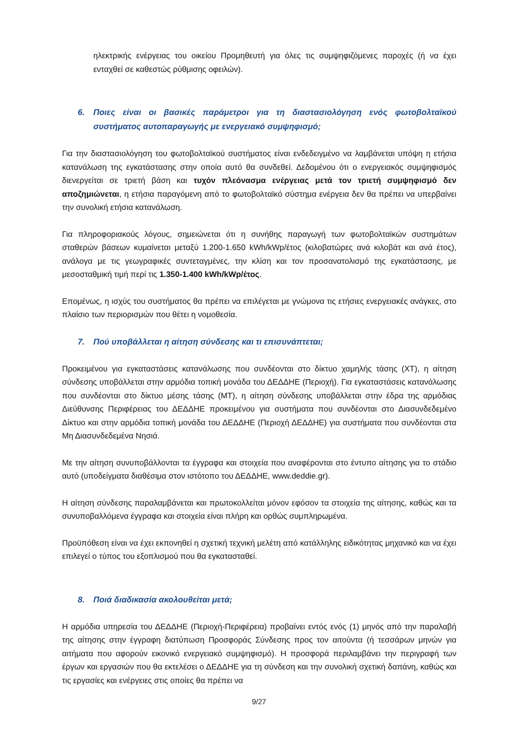ηλεκτρικής ενέργειας του οικείου Προμηθευτή για όλες τις συμψηφιζόμενες παροχές (ή να έχει ενταχθεί σε καθεστώς ρύθμισης οφειλών).
6. Ποιες είναι οι βασικές παράμετροι για τη διαστασιολόγηση ενός φωτοβολταϊκού συστήματος αυτοπαραγωγής με ενεργειακό συμψηφισμό;
Για την διαστασιολόγηση του φωτοβολταϊκού συστήματος είναι ενδεδειγμένο να λαμβάνεται υπόψη η ετήσια κατανάλωση της εγκατάστασης στην οποία αυτό θα συνδεθεί. Δεδομένου ότι ο ενεργειακός συμψηφισμός διενεργείται σε τριετή βάση και τυχόν πλεόνασμα ενέργειας μετά τον τριετή συμψηφισμό δεν αποζημιώνεται, η ετήσια παραγόμενη από το φωτοβολταϊκό σύστημα ενέργεια δεν θα πρέπει να υπερβαίνει την συνολική ετήσια κατανάλωση.
Για πληροφοριακούς λόγους, σημειώνεται ότι η συνήθης παραγωγή των φωτοβολταϊκών συστημάτων σταθερών βάσεων κυμαίνεται μεταξύ 1.200-1.650 kWh/kWp/έτος (κιλοβατώρες ανά κιλοβάτ και ανά έτος), ανάλογα με τις γεωγραφικές συντεταγμένες, την κλίση και τον προσανατολισμό της εγκατάστασης, με μεσοσταθμική τιμή περί τις 1.350-1.400 kWh/kWp/έτος.
Επομένως, η ισχύς του συστήματος θα πρέπει να επιλέγεται με γνώμονα τις ετήσιες ενεργειακές ανάγκες, στο πλαίσιο των περιορισμών που θέτει η νομοθεσία.
7. Πού υποβάλλεται η αίτηση σύνδεσης και τι επισυνάπτεται;
Προκειμένου για εγκαταστάσεις κατανάλωσης που συνδέονται στο δίκτυο χαμηλής τάσης (ΧΤ), η αίτηση σύνδεσης υποβάλλεται στην αρμόδια τοπική μονάδα του ΔΕΔΔΗΕ (Περιοχή). Για εγκαταστάσεις κατανάλωσης που συνδέονται στο δίκτυο μέσης τάσης (ΜΤ), η αίτηση σύνδεσης υποβάλλεται στην έδρα της αρμόδιας Διεύθυνσης Περιφέρειας του ΔΕΔΔΗΕ προκειμένου για συστήματα που συνδέονται στο Διασυνδεδεμένο Δίκτυο και στην αρμόδια τοπική μονάδα του ΔΕΔΔΗΕ (Περιοχή ΔΕΔΔΗΕ) για συστήματα που συνδέονται στα Μη Διασυνδεδεμένα Νησιά.
Με την αίτηση συνυποβάλλονται τα έγγραφα και στοιχεία που αναφέρονται στο έντυπο αίτησης για το στάδιο αυτό (υποδείγματα διαθέσιμα στον ιστότοπο του ΔΕΔΔΗΕ, www.deddie.gr).
Η αίτηση σύνδεσης παραλαμβάνεται και πρωτοκολλείται μόνον εφόσον τα στοιχεία της αίτησης, καθώς και τα συνυποβαλλόμενα έγγραφα και στοιχεία είναι πλήρη και ορθώς συμπληρωμένα.
Προϋπόθεση είναι να έχει εκπονηθεί η σχετική τεχνική μελέτη από κατάλληλης ειδικότητας μηχανικό και να έχει επιλεγεί ο τύπος του εξοπλισμού που θα εγκατασταθεί.
8. Ποιά διαδικασία ακολουθείται μετά;
Η αρμόδια υπηρεσία του ΔΕΔΔΗΕ (Περιοχή-Περιφέρεια) προβαίνει εντός ενός (1) μηνός από την παραλαβή της αίτησης στην έγγραφη διατύπωση Προσφοράς Σύνδεσης προς τον αιτούντα (ή τεσσάρων μηνών για αιτήματα που αφορούν εικονικό ενεργειακό συμψηφισμό). Η προσφορά περιλαμβάνει την περιγραφή των έργων και εργασιών που θα εκτελέσει ο ΔΕΔΔΗΕ για τη σύνδεση και την συνολική σχετική δαπάνη, καθώς και τις εργασίες και ενέργειες στις οποίες θα πρέπει να
9/27